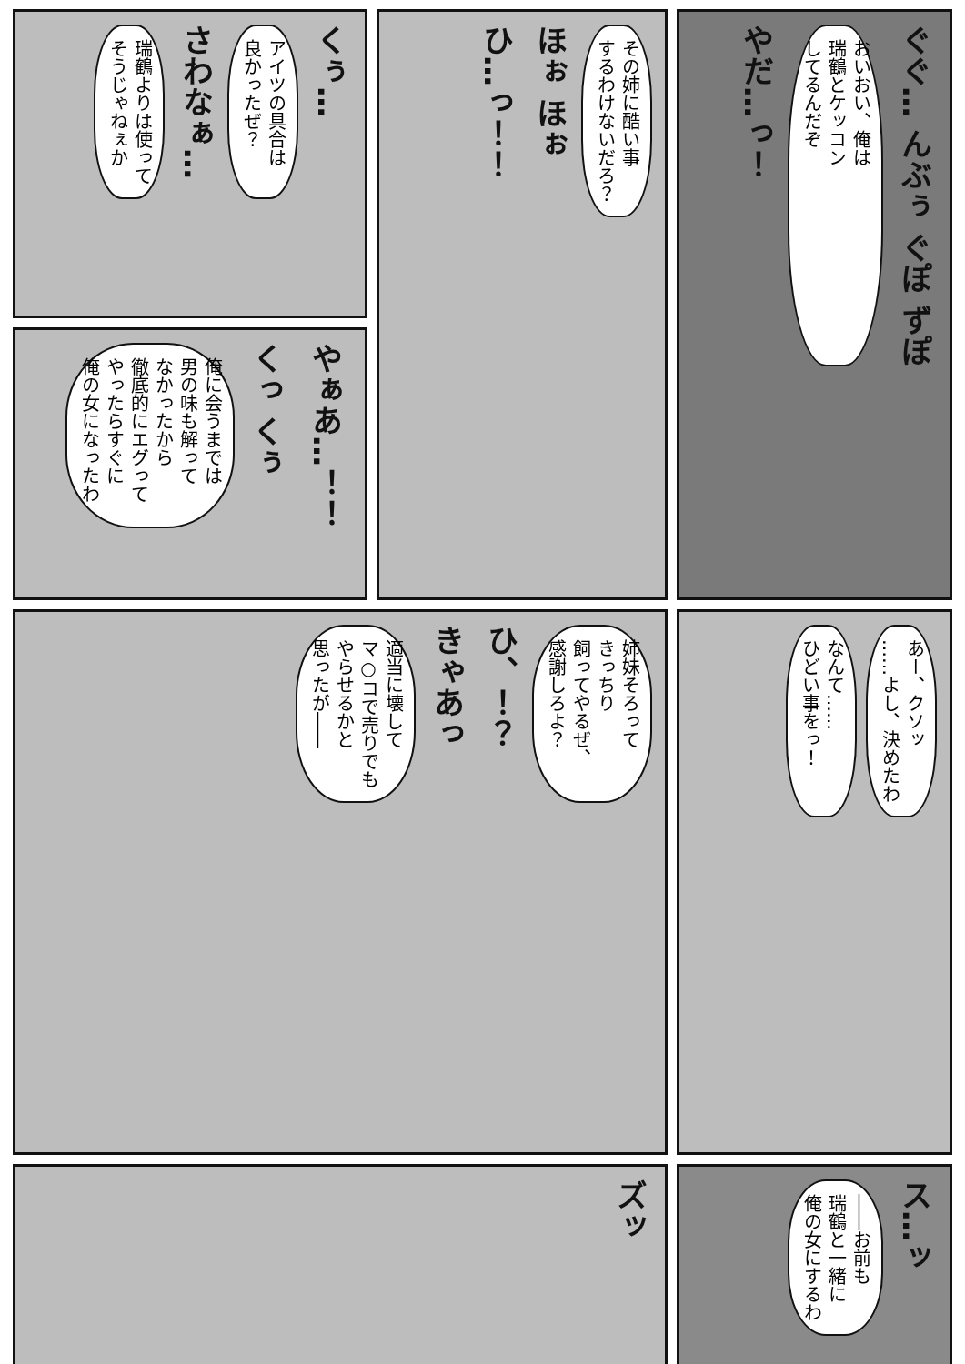瑞鶴よりは使って
そうじゃねぇか
さわなぁ…
アイツの具合は
良かったぜ？
くぅ…
ひ…っ！！
ほぉ ほぉ
その姉に酷い事
するわけないだろ？
やだ…っ！
おいおい、俺は
瑞鶴とケッコン
してるんだぞ
ぐぐ… んぶぅ ぐぽ ずぽ
俺に会うまでは
男の味も解って
なかったから
徹底的にエグって
やったらすぐに
俺の女になったわ
くっ くぅ
やぁあ…！！
適当に壊して
マ○コで売りでも
やらせるかと
思ったが――
きゃあっ
ひ、！？
姉妹そろって
きっちり
飼ってやるぜ、
感謝しろよ？
なんて……
ひどい事をっ！
あー、クソッ
……よし、決めたわ
ズッ
――お前も
瑞鶴と一緒に
俺の女にするわ
ス…ッ